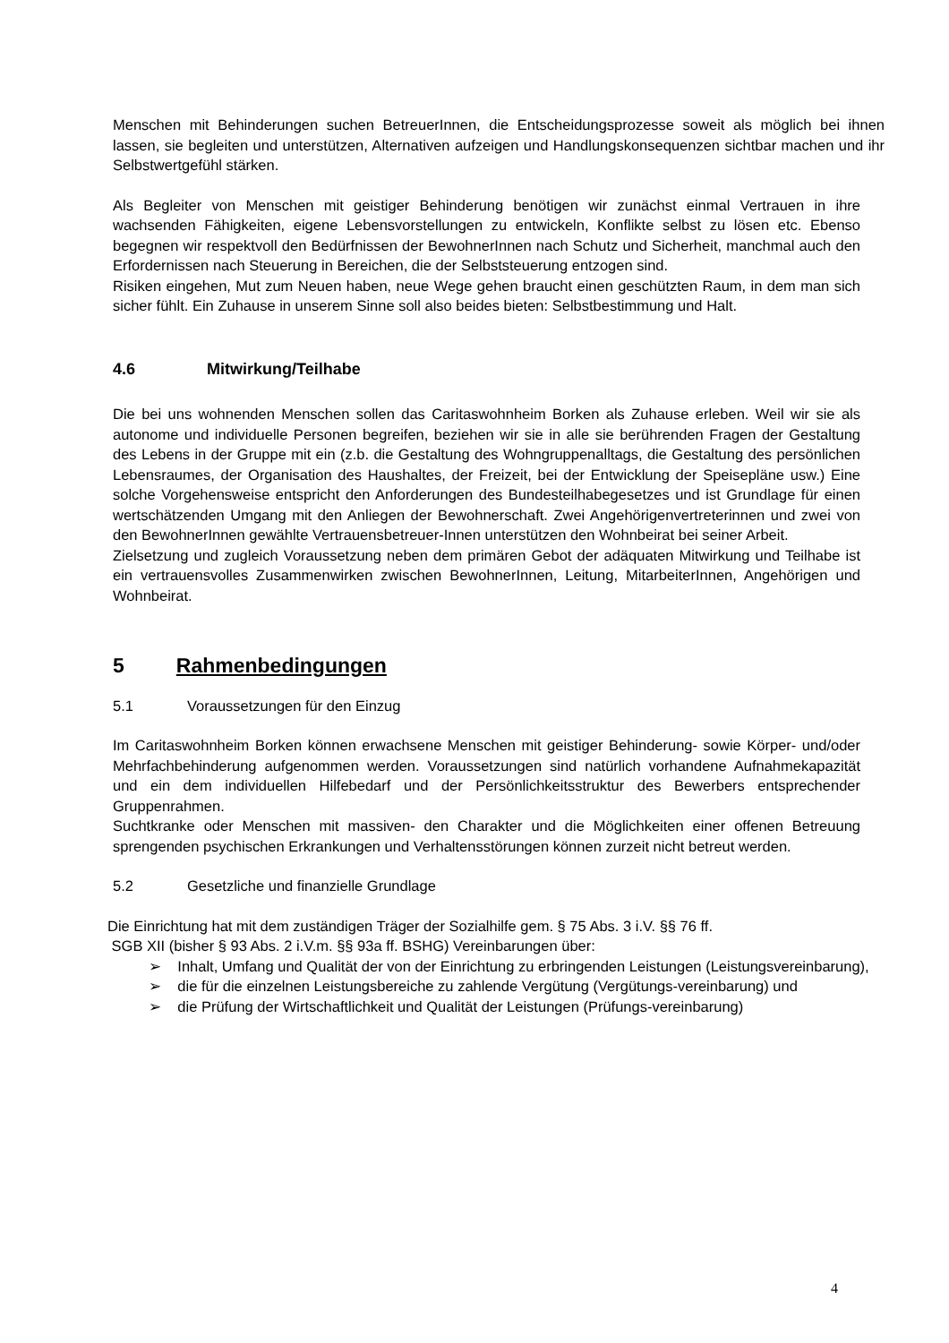Menschen mit Behinderungen suchen BetreuerInnen, die Entscheidungsprozesse soweit als möglich bei ihnen lassen, sie begleiten und unterstützen, Alternativen aufzeigen und Handlungskonsequenzen sichtbar machen und ihr Selbstwertgefühl stärken.
Als Begleiter von Menschen mit geistiger Behinderung benötigen wir zunächst einmal Vertrauen in ihre wachsenden Fähigkeiten, eigene Lebensvorstellungen zu entwickeln, Konflikte selbst zu lösen etc. Ebenso begegnen wir respektvoll den Bedürfnissen der BewohnerInnen nach Schutz und Sicherheit, manchmal auch den Erfordernissen nach Steuerung in Bereichen, die der Selbststeuerung entzogen sind.
Risiken eingehen, Mut zum Neuen haben, neue Wege gehen braucht einen geschützten Raum, in dem man sich sicher fühlt. Ein Zuhause in unserem Sinne soll also beides bieten: Selbstbestimmung und Halt.
4.6 Mitwirkung/Teilhabe
Die bei uns wohnenden Menschen sollen das Caritaswohnheim Borken als Zuhause erleben. Weil wir sie als autonome und individuelle Personen begreifen, beziehen wir sie in alle sie berührenden Fragen der Gestaltung des Lebens in der Gruppe mit ein (z.b. die Gestaltung des Wohngruppenalltags, die Gestaltung des persönlichen Lebensraumes, der Organisation des Haushaltes, der Freizeit, bei der Entwicklung der Speisepläne usw.) Eine solche Vorgehensweise entspricht den Anforderungen des Bundesteilhabegesetzes und ist Grundlage für einen wertschätzenden Umgang mit den Anliegen der Bewohnerschaft. Zwei Angehörigenvertreterinnen und zwei von den BewohnerInnen gewählte Vertrauensbetreuer-Innen unterstützen den Wohnbeirat bei seiner Arbeit.
Zielsetzung und zugleich Voraussetzung neben dem primären Gebot der adäquaten Mitwirkung und Teilhabe ist ein vertrauensvolles Zusammenwirken zwischen BewohnerInnen, Leitung, MitarbeiterInnen, Angehörigen und Wohnbeirat.
5 Rahmenbedingungen
5.1 Voraussetzungen für den Einzug
Im Caritaswohnheim Borken können erwachsene Menschen mit geistiger Behinderung- sowie Körper- und/oder Mehrfachbehinderung aufgenommen werden. Voraussetzungen sind natürlich vorhandene Aufnahmekapazität und ein dem individuellen Hilfebedarf und der Persönlichkeitsstruktur des Bewerbers entsprechender Gruppenrahmen.
Suchtkranke oder Menschen mit massiven- den Charakter und die Möglichkeiten einer offenen Betreuung sprengenden psychischen Erkrankungen und Verhaltensstörungen können zurzeit nicht betreut werden.
5.2 Gesetzliche und finanzielle Grundlage
Die Einrichtung hat mit dem zuständigen Träger der Sozialhilfe gem. § 75 Abs. 3 i.V. §§ 76 ff.
SGB XII (bisher § 93 Abs. 2 i.V.m. §§ 93a ff. BSHG) Vereinbarungen über:
➢ Inhalt, Umfang und Qualität der von der Einrichtung zu erbringenden Leistungen (Leistungsvereinbarung),
➢ die für die einzelnen Leistungsbereiche zu zahlende Vergütung (Vergütungs-vereinbarung) und
➢ die Prüfung der Wirtschaftlichkeit und Qualität der Leistungen (Prüfungs-vereinbarung)
4